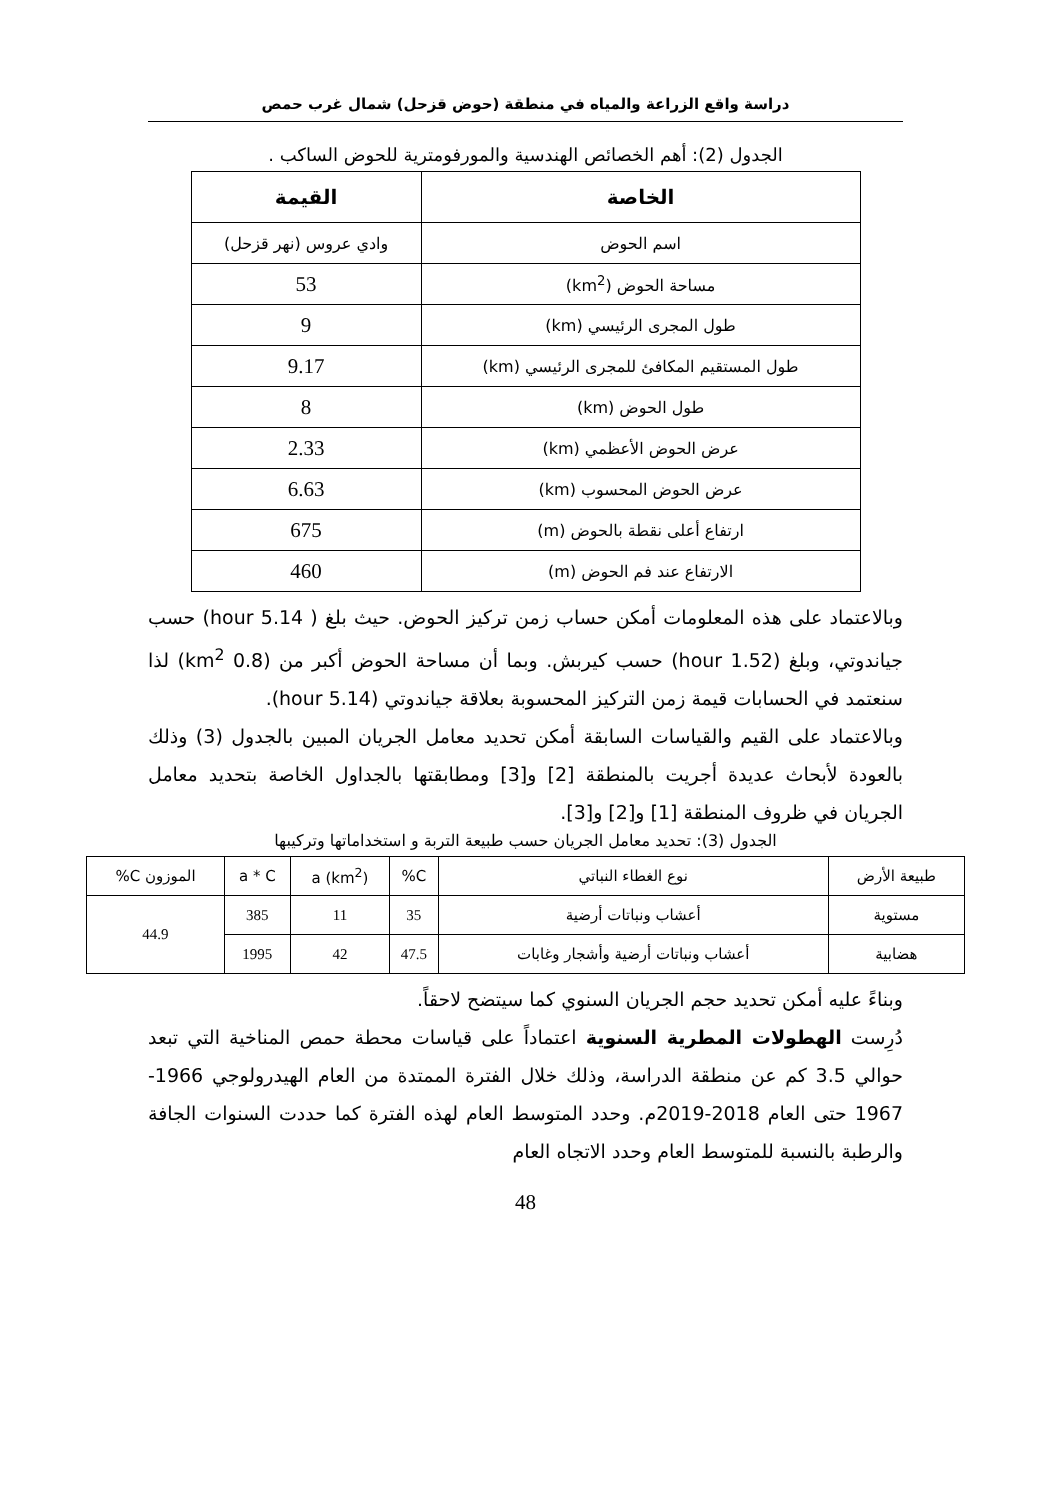دراسة واقع الزراعة والمياه في منطقة (حوض قزحل) شمال غرب حمص
الجدول (2): أهم الخصائص الهندسية والمورفومترية للحوض الساكب .
| الخاصة | القيمة |
| --- | --- |
| اسم الحوض | وادي عروس (نهر قزحل) |
| مساحة الحوض (km<sup>2</sup>) | 53 |
| طول المجرى الرئيسي (km) | 9 |
| طول المستقيم المكافئ للمجرى الرئيسي (km) | 9.17 |
| طول الحوض (km) | 8 |
| عرض الحوض الأعظمي (km) | 2.33 |
| عرض الحوض المحسوب (km) | 6.63 |
| ارتفاع أعلى نقطة بالحوض (m) | 675 |
| الارتفاع عند فم الحوض (m) | 460 |
وبالاعتماد على هذه المعلومات أمكن حساب زمن تركيز الحوض. حيث بلغ ( 5.14 hour) حسب جياندوتي، وبلغ (1.52 hour) حسب كيربش. وبما أن مساحة الحوض أكبر من (0.8 km<sup>2</sup>) لذا سنعتمد في الحسابات قيمة زمن التركيز المحسوبة بعلاقة جياندوتي (5.14 hour).
وبالاعتماد على القيم والقياسات السابقة أمكن تحديد معامل الجريان المبين بالجدول (3) وذلك بالعودة لأبحاث عديدة أجريت بالمنطقة [2] و[3] ومطابقتها بالجداول الخاصة بتحديد معامل الجريان في ظروف المنطقة [1] و[2] و[3].
الجدول (3): تحديد معامل الجريان حسب طبيعة التربة و استخداماتها وتركيبها
| طبيعة الأرض | نوع الغطاء النباتي | C% | a (km<sup>2</sup>) | a * C | الموزون C% |
| مستوية | أعشاب ونباتات أرضية | 35 | 11 | 385 | 44.9 |
| هضابية | أعشاب ونباتات أرضية وأشجار وغابات | 47.5 | 42 | 1995 | |
وبناءً عليه أمكن تحديد حجم الجريان السنوي كما سيتضح لاحقاً.
دُرِست الهطولات المطرية السنوية اعتماداً على قياسات محطة حمص المناخية التي تبعد حوالي 3.5 كم عن منطقة الدراسة، وذلك خلال الفترة الممتدة من العام الهيدرولوجي 1966-1967 حتى العام 2018-2019م. وحدد المتوسط العام لهذه الفترة كما حددت السنوات الجافة والرطبة بالنسبة للمتوسط العام وحدد الاتجاه العام
48